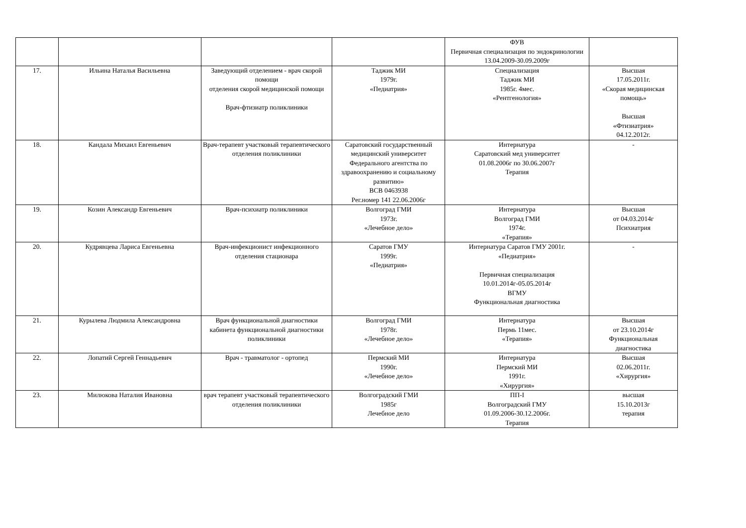| | | | | ФУВ Первичная специализация по эндокринологии 13.04.2009-30.09.2009г | |
| 17. | Ильина Наталья Васильевна | Заведующий отделением - врач скорой помощи отделения скорой медицинской помощи Врач-фтизиатр поликлиники | Таджик МИ 1979г. «Педиатрия» | Специализация Таджик МИ 1985г. 4мес. «Рентгенология» | Высшая 17.05.2011г. «Скорая медицинская помощь» Высшая «Фтизиатрия» 04.12.2012г. |
| 18. | Кандала Михаил Евгеньевич | Врач-терапевт участковый терапевтического отделения поликлиники | Саратовский государственный медицинский университет Федерального агентства по здравоохранению и социальному развитию» ВСВ 0463938 Рег.номер 141 22.06.2006г | Интернатура Саратовский мед университет 01.08.2006г по 30.06.2007г Терапия | - |
| 19. | Козин Александр Евгеньевич | Врач-психиатр поликлиники | Волгоград ГМИ 1973г. «Лечебное дело» | Интернатура Волгоград ГМИ 1974г. «Терапия» | Высшая от 04.03.2014г Психиатрия |
| 20. | Кудрявцева Лариса Евгеньевна | Врач-инфекционист инфекционного отделения стационара | Саратов ГМУ 1999г. «Педиатрия» | Интернатура Саратов ГМУ 2001г. «Педиатрия» Первичная специализация 10.01.2014г-05.05.2014г ВГМУ Функциональная диагностика | - |
| 21. | Курылева Людмила Александровна | Врач функциональной диагностики кабинета функциональной диагностики поликлиники | Волгоград ГМИ 1978г. «Лечебное дело» | Интернатура Пермь 11мес. «Терапия» | Высшая от 23.10.2014г Функциональная диагностика |
| 22. | Лопатий Сергей Геннадьевич | Врач - травматолог - ортопед | Пермский МИ 1990г. «Лечебное дело» | Интернатура Пермский МИ 1991г. «Хирургия» | Высшая 02.06.2011г. «Хирургия» |
| 23. | Милюкова Наталия Ивановна | врач терапевт участковый терапевтического отделения поликлиники | Волгоградский ГМИ 1985г Лечебное дело | ПП-I Волгоградский ГМУ 01.09.2006-30.12.2006г. Терапия | высшая 15.10.2013г терапия |